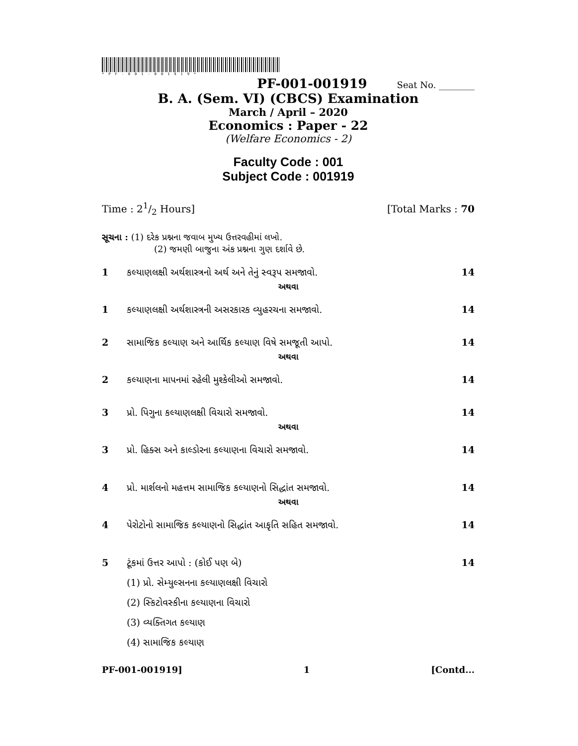*PF-001-001919*
PF-001-001919 Seat No. ________
B. A. (Sem. VI) (CBCS) Examination
March / April – 2020
Economics : Paper - 22
(Welfare Economics - 2)
Faculty Code : 001
Subject Code : 001919
Time : 21/2 Hours] [Total Marks : 70
સૂચના : (1) દરેક પ્રશ્નના જવાબ મુખ્ય ઉત્તરવહીમાં લખો.
(2) જમણી બાજુના અંક પ્રશ્નના ગુણ દર્શાવે છે.
1 કલ્યાણલક્ષી અર્થશાસ્ત્રનો અર્થ અને તેનું સ્વરૂપ સમજાવો. 14
અથવા
1 કલ્યાણલક્ષી અર્થશાસ્ત્રની અસરકારક વ્યુહરચના સમજાવો. 14
2 સામાજિક કલ્યાણ અને આર્થિક કલ્યાણ વિષે સમજૂતી આપો. 14
અથવા
2 કલ્યાણના માપનમાં રહેલી મુશ્કેલીઓ સમજાવો. 14
3 પ્રો. પિગુના કલ્યાણલક્ષી વિચારો સમજાવો. 14
અથવા
3 પ્રો. હિક્સ અને કાલ્ડોરના કલ્યાણના વિચારો સમજાવો. 14
4 પ્રો. માર્શલનો મહત્તમ સામાજિક કલ્યાણનો સિદ્ધાંત સમજાવો. 14
અથવા
4 પેરોટોનો સામાજિક કલ્યાણનો સિદ્ધાંત આકૃતિ સહિત સમજાવો. 14
5 ટૂંકમાં ઉત્તર આપો : (કોઈ પણ બે) 14
(1) પ્રો. સેમ્યુલ્સનના કલ્યાણલક્ષી વિચારો
(2) સ્કિટોવસ્કીના કલ્યાણના વિચારો
(3) વ્યક્તિગત કલ્યાણ
(4) સામાજિક કલ્યાણ
PF-001-001919] 1 [Contd...